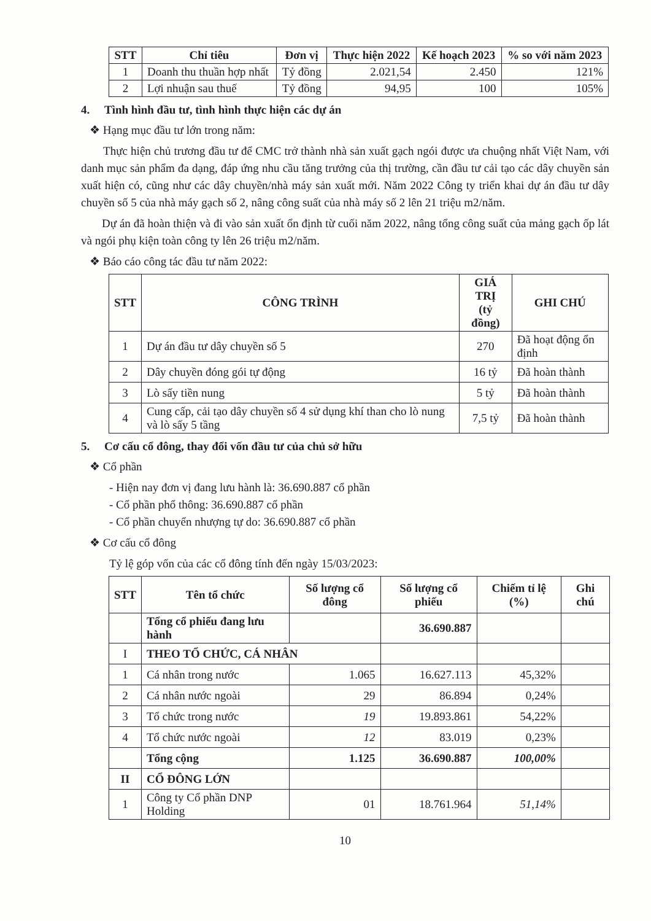| STT | Chỉ tiêu | Đơn vị | Thực hiện 2022 | Kế hoạch 2023 | % so với năm 2023 |
| --- | --- | --- | --- | --- | --- |
| 1 | Doanh thu thuần hợp nhất | Tỷ đồng | 2.021,54 | 2.450 | 121% |
| 2 | Lợi nhuận sau thuế | Tỷ đồng | 94,95 | 100 | 105% |
4. Tình hình đầu tư, tình hình thực hiện các dự án
❖ Hạng mục đầu tư lớn trong năm:
Thực hiện chủ trương đầu tư để CMC trở thành nhà sản xuất gạch ngói được ưa chuộng nhất Việt Nam, với danh mục sản phẩm đa dạng, đáp ứng nhu cầu tăng trưởng của thị trường, cần đầu tư cải tạo các dây chuyền sản xuất hiện có, cũng như các dây chuyền/nhà máy sản xuất mới. Năm 2022 Công ty triển khai dự án đầu tư dây chuyền số 5 của nhà máy gạch số 2, nâng công suất của nhà máy số 2 lên 21 triệu m2/năm.
Dự án đã hoàn thiện và đi vào sản xuất ổn định từ cuối năm 2022, nâng tổng công suất của mảng gạch ốp lát và ngói phụ kiện toàn công ty lên 26 triệu m2/năm.
❖ Báo cáo công tác đầu tư năm 2022:
| STT | CÔNG TRÌNH | GIÁ TRỊ (tỷ đồng) | GHI CHÚ |
| --- | --- | --- | --- |
| 1 | Dự án đầu tư dây chuyền số 5 | 270 | Đã hoạt động ổn định |
| 2 | Dây chuyền đóng gói tự động | 16 tỷ | Đã hoàn thành |
| 3 | Lò sấy tiền nung | 5 tỷ | Đã hoàn thành |
| 4 | Cung cấp, cải tạo dây chuyền số 4 sử dụng khí than cho lò nung và lò sấy 5 tầng | 7,5 tỷ | Đã hoàn thành |
5. Cơ cấu cổ đông, thay đổi vốn đầu tư của chủ sở hữu
❖ Cổ phần
- Hiện nay đơn vị đang lưu hành là: 36.690.887 cổ phần
- Cổ phần phổ thông: 36.690.887 cổ phần
- Cổ phần chuyển nhượng tự do: 36.690.887 cổ phần
❖ Cơ cấu cổ đông
Tỷ lệ góp vốn của các cổ đông tính đến ngày 15/03/2023:
| STT | Tên tổ chức | Số lượng cổ đông | Số lượng cổ phiếu | Chiếm tỉ lệ (%) | Ghi chú |
| --- | --- | --- | --- | --- | --- |
| | Tổng cổ phiếu đang lưu hành | | 36.690.887 | | |
| I | THEO TỔ CHỨC, CÁ NHÂN | | | | |
| 1 | Cá nhân trong nước | 1.065 | 16.627.113 | 45,32% | |
| 2 | Cá nhân nước ngoài | 29 | 86.894 | 0,24% | |
| 3 | Tổ chức trong nước | 19 | 19.893.861 | 54,22% | |
| 4 | Tổ chức nước ngoài | 12 | 83.019 | 0,23% | |
| | Tổng cộng | 1.125 | 36.690.887 | 100,00% | |
| II | CỔ ĐÔNG LỚN | | | | |
| 1 | Công ty Cổ phần DNP Holding | 01 | 18.761.964 | 51,14% | |
10